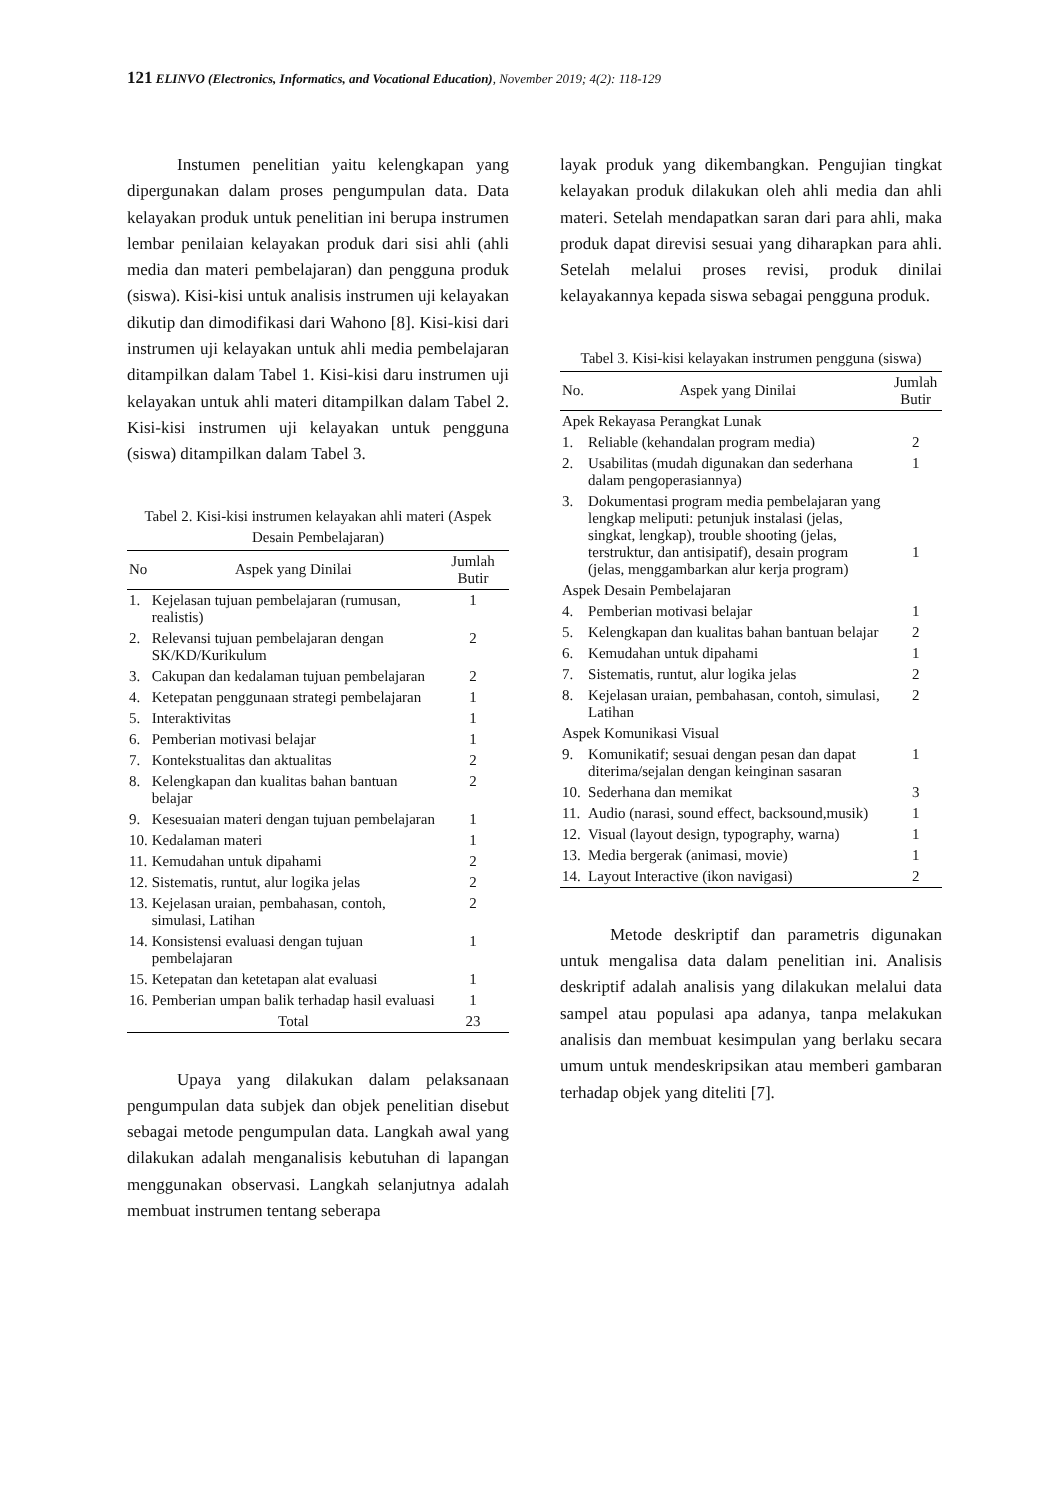121 ELINVO (Electronics, Informatics, and Vocational Education), November 2019; 4(2): 118-129
Instumen penelitian yaitu kelengkapan yang dipergunakan dalam proses pengumpulan data. Data kelayakan produk untuk penelitian ini berupa instrumen lembar penilaian kelayakan produk dari sisi ahli (ahli media dan materi pembelajaran) dan pengguna produk (siswa). Kisi-kisi untuk analisis instrumen uji kelayakan dikutip dan dimodifikasi dari Wahono [8]. Kisi-kisi dari instrumen uji kelayakan untuk ahli media pembelajaran ditampilkan dalam Tabel 1. Kisi-kisi daru instrumen uji kelayakan untuk ahli materi ditampilkan dalam Tabel 2. Kisi-kisi instrumen uji kelayakan untuk pengguna (siswa) ditampilkan dalam Tabel 3.
Tabel 2. Kisi-kisi instrumen kelayakan ahli materi (Aspek Desain Pembelajaran)
| No | Aspek yang Dinilai | Jumlah Butir |
| --- | --- | --- |
| 1. | Kejelasan tujuan pembelajaran (rumusan, realistis) | 1 |
| 2. | Relevansi tujuan pembelajaran dengan SK/KD/Kurikulum | 2 |
| 3. | Cakupan dan kedalaman tujuan pembelajaran | 2 |
| 4. | Ketepatan penggunaan strategi pembelajaran | 1 |
| 5. | Interaktivitas | 1 |
| 6. | Pemberian motivasi belajar | 1 |
| 7. | Kontekstualitas dan aktualitas | 2 |
| 8. | Kelengkapan dan kualitas bahan bantuan belajar | 2 |
| 9. | Kesesuaian materi dengan tujuan pembelajaran | 1 |
| 10. | Kedalaman materi | 1 |
| 11. | Kemudahan untuk dipahami | 2 |
| 12. | Sistematis, runtut, alur logika jelas | 2 |
| 13. | Kejelasan uraian, pembahasan, contoh, simulasi, Latihan | 2 |
| 14. | Konsistensi evaluasi dengan tujuan pembelajaran | 1 |
| 15. | Ketepatan dan ketetapan alat evaluasi | 1 |
| 16. | Pemberian umpan balik terhadap hasil evaluasi | 1 |
| | Total | 23 |
Upaya yang dilakukan dalam pelaksanaan pengumpulan data subjek dan objek penelitian disebut sebagai metode pengumpulan data. Langkah awal yang dilakukan adalah menganalisis kebutuhan di lapangan menggunakan observasi. Langkah selanjutnya adalah membuat instrumen tentang seberapa
layak produk yang dikembangkan. Pengujian tingkat kelayakan produk dilakukan oleh ahli media dan ahli materi. Setelah mendapatkan saran dari para ahli, maka produk dapat direvisi sesuai yang diharapkan para ahli. Setelah melalui proses revisi, produk dinilai kelayakannya kepada siswa sebagai pengguna produk.
Tabel 3. Kisi-kisi kelayakan instrumen pengguna (siswa)
| No. | Aspek yang Dinilai | Jumlah Butir |
| --- | --- | --- |
| Apek Rekayasa Perangkat Lunak | | |
| 1. | Reliable (kehandalan program media) | 2 |
| 2. | Usabilitas (mudah digunakan dan sederhana dalam pengoperasiannya) | 1 |
| 3. | Dokumentasi program media pembelajaran yang lengkap meliputi: petunjuk instalasi (jelas, singkat, lengkap), trouble shooting (jelas, terstruktur, dan antisipatif), desain program (jelas, menggambarkan alur kerja program) | 1 |
| Aspek Desain Pembelajaran | | |
| 4. | Pemberian motivasi belajar | 1 |
| 5. | Kelengkapan dan kualitas bahan bantuan belajar | 2 |
| 6. | Kemudahan untuk dipahami | 1 |
| 7. | Sistematis, runtut, alur logika jelas | 2 |
| 8. | Kejelasan uraian, pembahasan, contoh, simulasi, Latihan | 2 |
| Aspek Komunikasi Visual | | |
| 9. | Komunikatif; sesuai dengan pesan dan dapat diterima/sejalan dengan keinginan sasaran | 1 |
| 10. | Sederhana dan memikat | 3 |
| 11. | Audio (narasi, sound effect, backsound,musik) | 1 |
| 12. | Visual (layout design, typography, warna) | 1 |
| 13. | Media bergerak (animasi, movie) | 1 |
| 14. | Layout Interactive (ikon navigasi) | 2 |
Metode deskriptif dan parametris digunakan untuk mengalisa data dalam penelitian ini. Analisis deskriptif adalah analisis yang dilakukan melalui data sampel atau populasi apa adanya, tanpa melakukan analisis dan membuat kesimpulan yang berlaku secara umum untuk mendeskripsikan atau memberi gambaran terhadap objek yang diteliti [7].